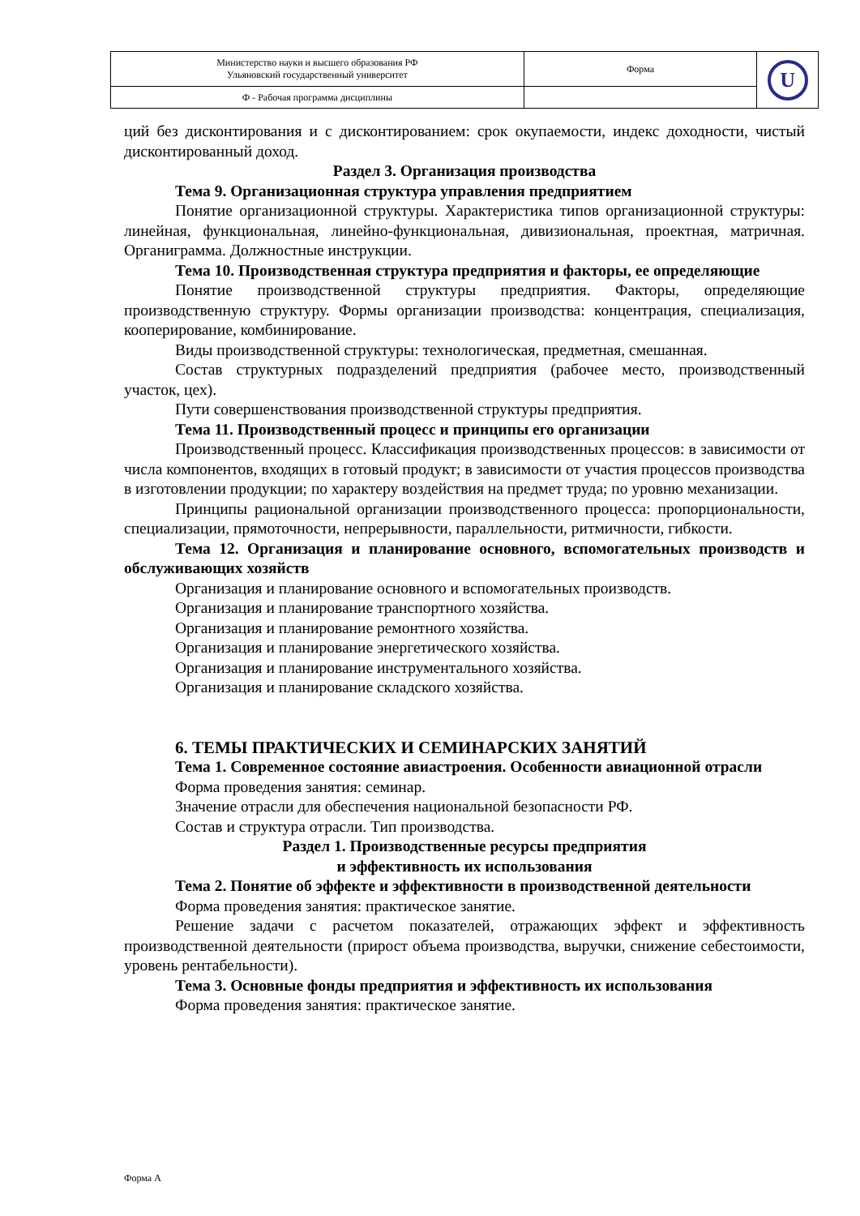| Министерство науки и высшего образования РФ Ульяновский государственный университет | Форма | U |
| Ф - Рабочая программа дисциплины | | |
ций без дисконтирования и с дисконтированием: срок окупаемости, индекс доходности, чистый дисконтированный доход.
Раздел 3. Организация производства
Тема 9. Организационная структура управления предприятием
Понятие организационной структуры. Характеристика типов организационной структуры: линейная, функциональная, линейно-функциональная, дивизиональная, проектная, матричная. Органиграмма. Должностные инструкции.
Тема 10. Производственная структура предприятия и факторы, ее определяющие
Понятие производственной структуры предприятия. Факторы, определяющие производственную структуру. Формы организации производства: концентрация, специализация, кооперирование, комбинирование.
Виды производственной структуры: технологическая, предметная, смешанная.
Состав структурных подразделений предприятия (рабочее место, производственный участок, цех).
Пути совершенствования производственной структуры предприятия.
Тема 11. Производственный процесс и принципы его организации
Производственный процесс. Классификация производственных процессов: в зависимости от числа компонентов, входящих в готовый продукт; в зависимости от участия процессов производства в изготовлении продукции; по характеру воздействия на предмет труда; по уровню механизации.
Принципы рациональной организации производственного процесса: пропорциональности, специализации, прямоточности, непрерывности, параллельности, ритмичности, гибкости.
Тема 12. Организация и планирование основного, вспомогательных производств и обслуживающих хозяйств
Организация и планирование основного и вспомогательных производств.
Организация и планирование транспортного хозяйства.
Организация и планирование ремонтного хозяйства.
Организация и планирование энергетического хозяйства.
Организация и планирование инструментального хозяйства.
Организация и планирование складского хозяйства.
6. ТЕМЫ ПРАКТИЧЕСКИХ И СЕМИНАРСКИХ ЗАНЯТИЙ
Тема 1. Современное состояние авиастроения. Особенности авиационной отрасли
Форма проведения занятия: семинар.
Значение отрасли для обеспечения национальной безопасности РФ.
Состав и структура отрасли. Тип производства.
Раздел 1. Производственные ресурсы предприятия
и эффективность их использования
Тема 2. Понятие об эффекте и эффективности в производственной деятельности
Форма проведения занятия: практическое занятие.
Решение задачи с расчетом показателей, отражающих эффект и эффективность производственной деятельности (прирост объема производства, выручки, снижение себестоимости, уровень рентабельности).
Тема 3. Основные фонды предприятия и эффективность их использования
Форма проведения занятия: практическое занятие.
Форма А